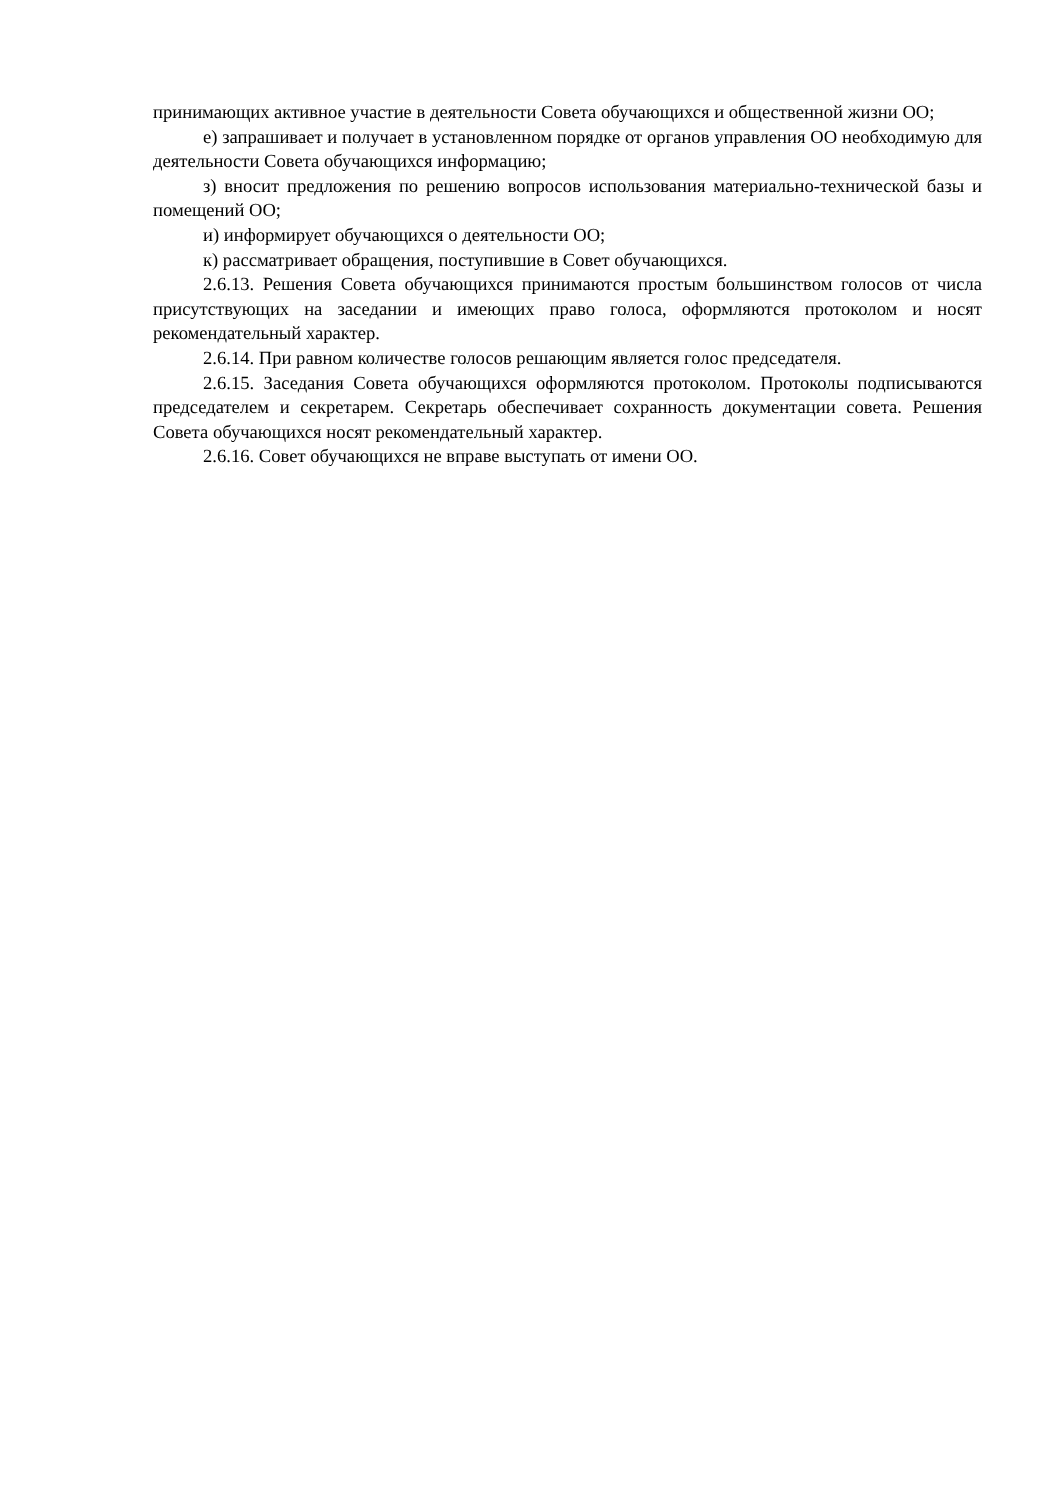принимающих активное участие в деятельности Совета обучающихся и общественной жизни ОО;
е) запрашивает и получает в установленном порядке от органов управления ОО необходимую для деятельности Совета обучающихся информацию;
з) вносит предложения по решению вопросов использования материально-технической базы и помещений ОО;
и) информирует обучающихся о деятельности ОО;
к) рассматривает обращения, поступившие в Совет обучающихся.
2.6.13. Решения Совета обучающихся принимаются простым большинством голосов от числа присутствующих на заседании и имеющих право голоса, оформляются протоколом и носят рекомендательный характер.
2.6.14. При равном количестве голосов решающим является голос председателя.
2.6.15. Заседания Совета обучающихся оформляются протоколом. Протоколы подписываются председателем и секретарем. Секретарь обеспечивает сохранность документации совета. Решения Совета обучающихся носят рекомендательный характер.
2.6.16. Совет обучающихся не вправе выступать от имени ОО.